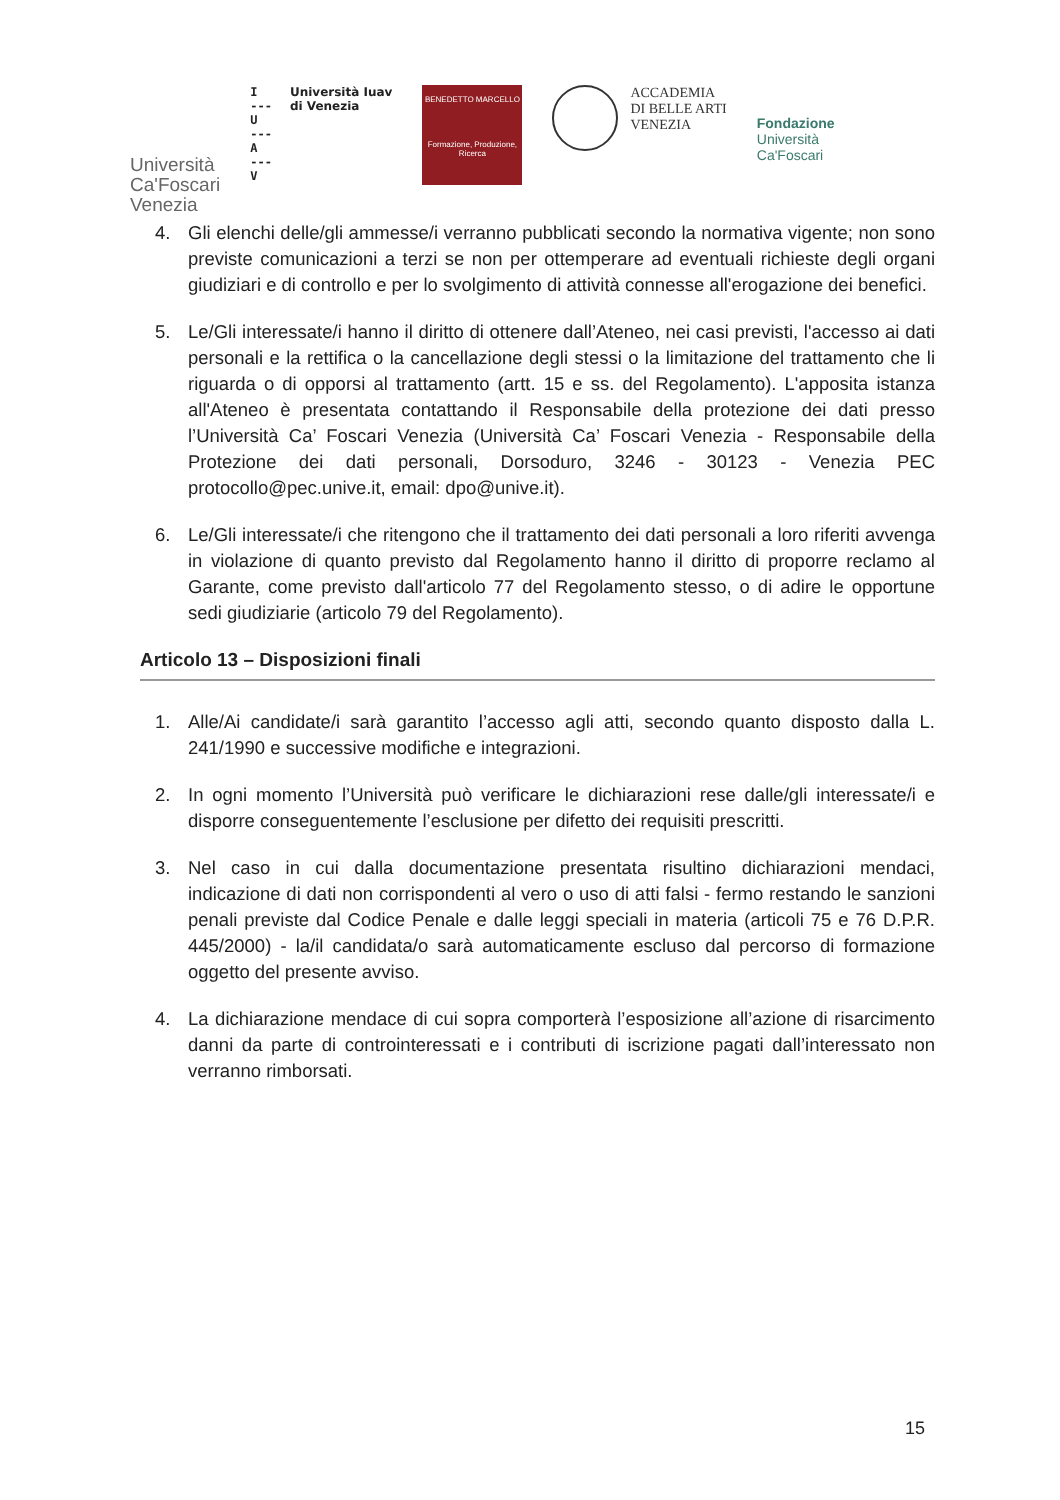Università
Ca'Foscari
Venezia
I
---
U
---
A
---
V
Università Iuav
di Venezia
BENEDETTO MARCELLO
Formazione, Produzione, Ricerca
ACCADEMIA
DI BELLE ARTI
VENEZIA
Fondazione
Università
Ca'Foscari
4. Gli elenchi delle/gli ammesse/i verranno pubblicati secondo la normativa vigente; non sono previste comunicazioni a terzi se non per ottemperare ad eventuali richieste degli organi giudiziari e di controllo e per lo svolgimento di attività connesse all'erogazione dei benefici.
5. Le/Gli interessate/i hanno il diritto di ottenere dall’Ateneo, nei casi previsti, l'accesso ai dati personali e la rettifica o la cancellazione degli stessi o la limitazione del trattamento che li riguarda o di opporsi al trattamento (artt. 15 e ss. del Regolamento). L'apposita istanza all'Ateneo è presentata contattando il Responsabile della protezione dei dati presso l’Università Ca’ Foscari Venezia (Università Ca’ Foscari Venezia - Responsabile della Protezione dei dati personali, Dorsoduro, 3246 - 30123 - Venezia PEC protocollo@pec.unive.it, email: dpo@unive.it).
6. Le/Gli interessate/i che ritengono che il trattamento dei dati personali a loro riferiti avvenga in violazione di quanto previsto dal Regolamento hanno il diritto di proporre reclamo al Garante, come previsto dall'articolo 77 del Regolamento stesso, o di adire le opportune sedi giudiziarie (articolo 79 del Regolamento).
Articolo 13 – Disposizioni finali
1. Alle/Ai candidate/i sarà garantito l’accesso agli atti, secondo quanto disposto dalla L. 241/1990 e successive modifiche e integrazioni.
2. In ogni momento l’Università può verificare le dichiarazioni rese dalle/gli interessate/i e disporre conseguentemente l’esclusione per difetto dei requisiti prescritti.
3. Nel caso in cui dalla documentazione presentata risultino dichiarazioni mendaci, indicazione di dati non corrispondenti al vero o uso di atti falsi - fermo restando le sanzioni penali previste dal Codice Penale e dalle leggi speciali in materia (articoli 75 e 76 D.P.R. 445/2000) - la/il candidata/o sarà automaticamente escluso dal percorso di formazione oggetto del presente avviso.
4. La dichiarazione mendace di cui sopra comporterà l’esposizione all’azione di risarcimento danni da parte di controinteressati e i contributi di iscrizione pagati dall’interessato non verranno rimborsati.
15